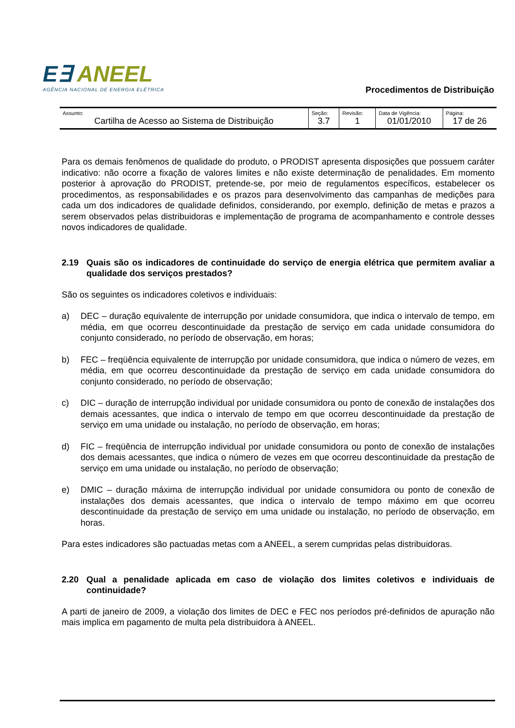E∃ ANEEL
AGÊNCIA NACIONAL DE ENERGIA ELÉTRICA
Procedimentos de Distribuição
| Assunto: Cartilha de Acesso ao Sistema de Distribuição | Seção: 3.7 | Revisão: 1 | Data de Vigência: 01/01/2010 | Página: 17 de 26 |
Para os demais fenômenos de qualidade do produto, o PRODIST apresenta disposições que possuem caráter indicativo: não ocorre a fixação de valores limites e não existe determinação de penalidades. Em momento posterior à aprovação do PRODIST, pretende-se, por meio de regulamentos específicos, estabelecer os procedimentos, as responsabilidades e os prazos para desenvolvimento das campanhas de medições para cada um dos indicadores de qualidade definidos, considerando, por exemplo, definição de metas e prazos a serem observados pelas distribuidoras e implementação de programa de acompanhamento e controle desses novos indicadores de qualidade.
2.19 Quais são os indicadores de continuidade do serviço de energia elétrica que permitem avaliar a qualidade dos serviços prestados?
São os seguintes os indicadores coletivos e individuais:
a) DEC – duração equivalente de interrupção por unidade consumidora, que indica o intervalo de tempo, em média, em que ocorreu descontinuidade da prestação de serviço em cada unidade consumidora do conjunto considerado, no período de observação, em horas;
b) FEC – freqüência equivalente de interrupção por unidade consumidora, que indica o número de vezes, em média, em que ocorreu descontinuidade da prestação de serviço em cada unidade consumidora do conjunto considerado, no período de observação;
c) DIC – duração de interrupção individual por unidade consumidora ou ponto de conexão de instalações dos demais acessantes, que indica o intervalo de tempo em que ocorreu descontinuidade da prestação de serviço em uma unidade ou instalação, no período de observação, em horas;
d) FIC – freqüência de interrupção individual por unidade consumidora ou ponto de conexão de instalações dos demais acessantes, que indica o número de vezes em que ocorreu descontinuidade da prestação de serviço em uma unidade ou instalação, no período de observação;
e) DMIC – duração máxima de interrupção individual por unidade consumidora ou ponto de conexão de instalações dos demais acessantes, que indica o intervalo de tempo máximo em que ocorreu descontinuidade da prestação de serviço em uma unidade ou instalação, no período de observação, em horas.
Para estes indicadores são pactuadas metas com a ANEEL, a serem cumpridas pelas distribuidoras.
2.20 Qual a penalidade aplicada em caso de violação dos limites coletivos e individuais de continuidade?
A parti de janeiro de 2009, a violação dos limites de DEC e FEC nos períodos pré-definidos de apuração não mais implica em pagamento de multa pela distribuidora à ANEEL.